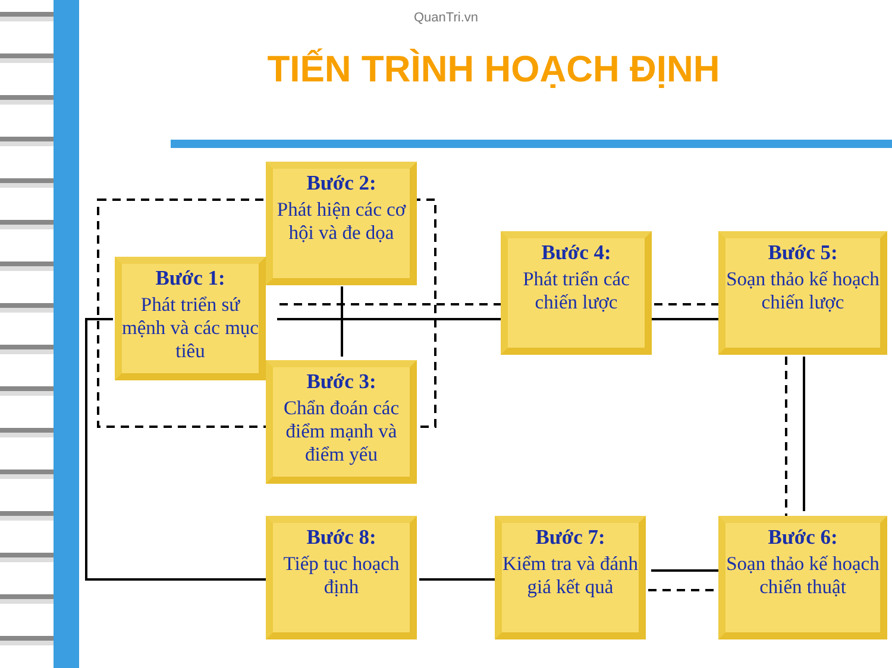QuanTri.vn
TIẾN TRÌNH HOẠCH ĐỊNH
Bước 1:
Phát triển sứ mệnh và các mục tiêu
Bước 2:
Phát hiện các cơ hội và đe dọa
Bước 3:
Chẩn đoán các điểm mạnh và điểm yếu
Bước 4:
Phát triển các chiến lược
Bước 5:
Soạn thảo kế hoạch chiến lược
Bước 6:
Soạn thảo kế hoạch chiến thuật
Bước 7:
Kiểm tra và đánh giá kết quả
Bước 8:
Tiếp tục hoạch định